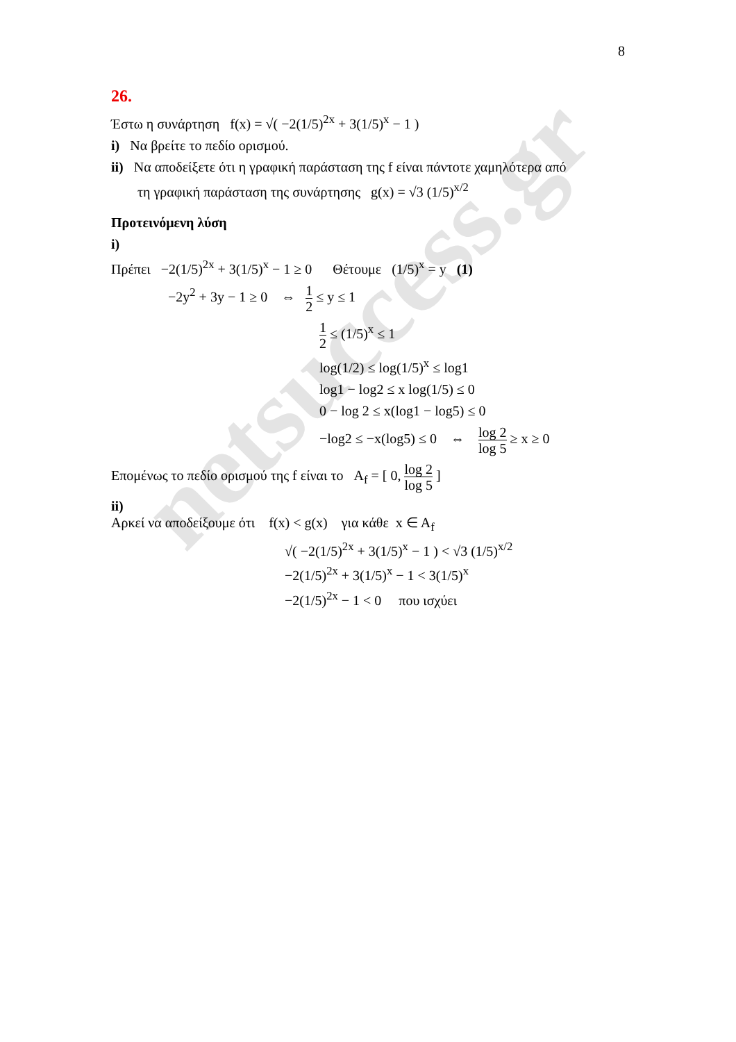netsuccess.gr
8
26.
Έστω η συνάρτηση f(x) = √( −2(1/5)<sup>2x</sup> + 3(1/5)<sup>x</sup> − 1 )
i) Να βρείτε το πεδίο ορισμού.
ii) Να αποδείξετε ότι η γραφική παράσταση της f είναι πάντοτε χαμηλότερα από
τη γραφική παράσταση της συνάρτησης g(x) = √3 (1/5)<sup>x/2</sup>
Προτεινόμενη λύση
i)
Πρέπει −2(1/5)<sup>2x</sup> + 3(1/5)<sup>x</sup> − 1 ≥ 0 Θέτουμε (1/5)<sup>x</sup> = y (1)
−2y<sup>2</sup> + 3y − 1 ≥ 0 ⇔ 1 2 ≤ y ≤ 1
1 2 ≤ (1/5)<sup>x</sup> ≤ 1
log(1/2) ≤ log(1/5)<sup>x</sup> ≤ log1
log1 − log2 ≤ x log(1/5) ≤ 0
0 − log 2 ≤ x(log1 − log5) ≤ 0
−log2 ≤ −x(log5) ≤ 0 ⇔ log 2 log 5 ≥ x ≥ 0
Επομένως το πεδίο ορισμού της f είναι το A<sub>f</sub> = [ 0, log 2 log 5 ]
ii)
Αρκεί να αποδείξουμε ότι f(x) < g(x) για κάθε x ∈ A<sub>f</sub>
√( −2(1/5)<sup>2x</sup> + 3(1/5)<sup>x</sup> − 1 ) < √3 (1/5)<sup>x/2</sup>
−2(1/5)<sup>2x</sup> + 3(1/5)<sup>x</sup> − 1 < 3(1/5)<sup>x</sup>
−2(1/5)<sup>2x</sup> − 1 < 0 που ισχύει